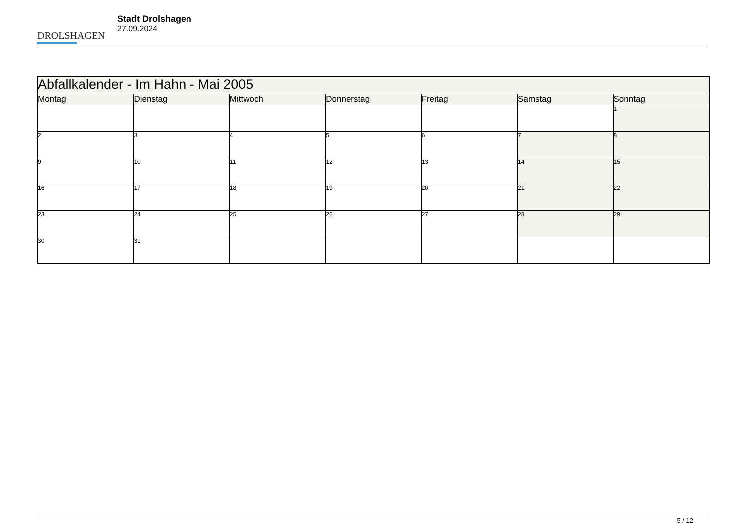DROLSHAGEN
Stadt Drolshagen
27.09.2024
| Abfallkalender - Im Hahn - Mai 2005 | | | | | | |
| --- | --- | --- | --- | --- | --- | --- |
| Montag | Dienstag | Mittwoch | Donnerstag | Freitag | Samstag | Sonntag |
| | | | | | | 1 |
| 2 | 3 | 4 | 5 | 6 | 7 | 8 |
| 9 | 10 | 11 | 12 | 13 | 14 | 15 |
| 16 | 17 | 18 | 19 | 20 | 21 | 22 |
| 23 | 24 | 25 | 26 | 27 | 28 | 29 |
| 30 | 31 | | | | | |
5 / 12